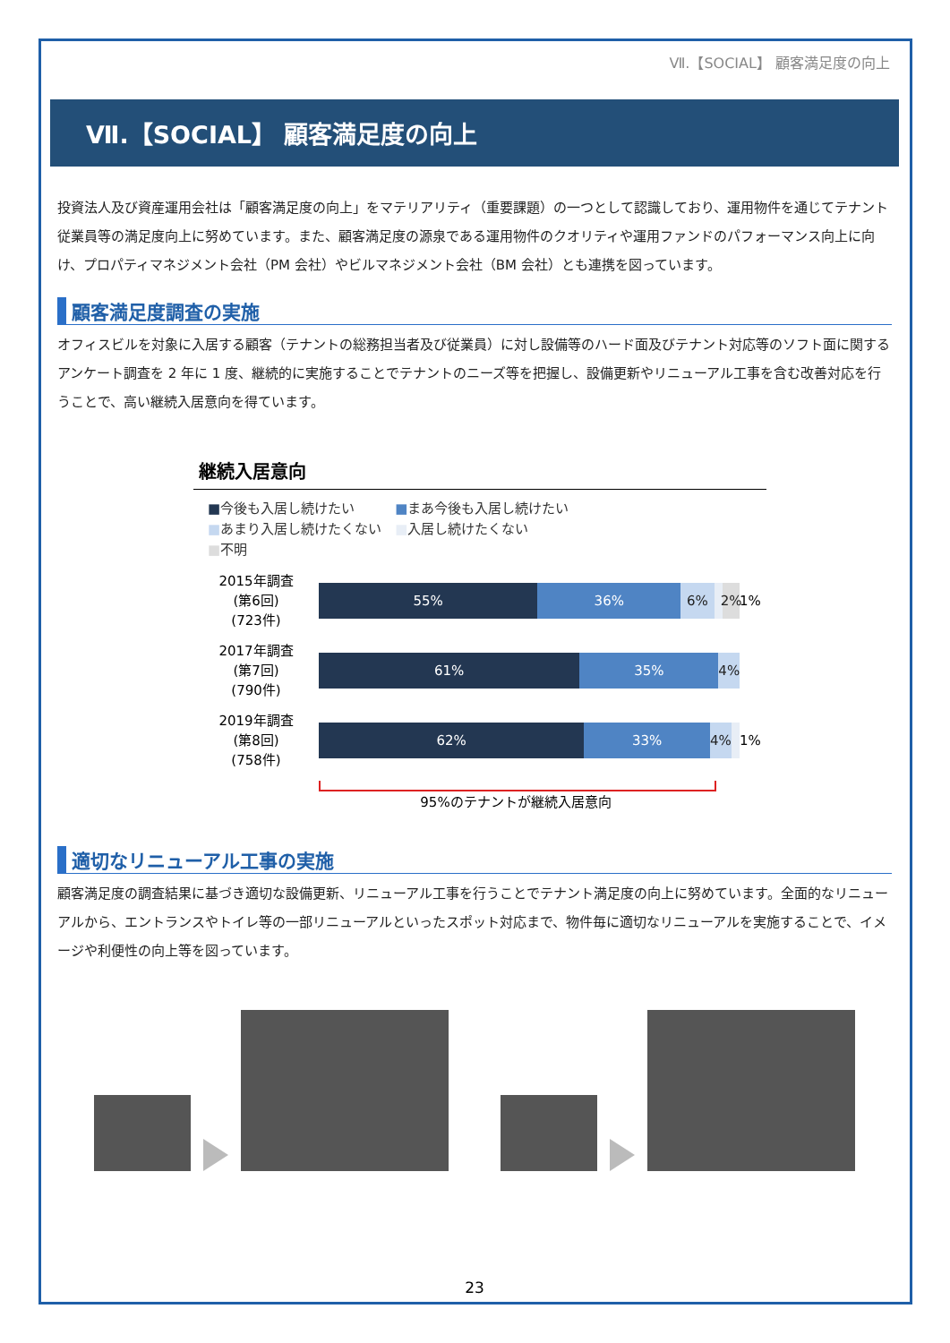Ⅶ.【SOCIAL】 顧客満足度の向上
Ⅶ.【SOCIAL】 顧客満足度の向上
投資法人及び資産運用会社は「顧客満足度の向上」をマテリアリティ（重要課題）の一つとして認識しており、運用物件を通じてテナント従業員等の満足度向上に努めています。また、顧客満足度の源泉である運用物件のクオリティや運用ファンドのパフォーマンス向上に向け、プロパティマネジメント会社（PM 会社）やビルマネジメント会社（BM 会社）とも連携を図っています。
顧客満足度調査の実施
オフィスビルを対象に入居する顧客（テナントの総務担当者及び従業員）に対し設備等のハード面及びテナント対応等のソフト面に関するアンケート調査を 2 年に 1 度、継続的に実施することでテナントのニーズ等を把握し、設備更新やリニューアル工事を含む改善対応を行うことで、高い継続入居意向を得ています。
継続入居意向
■今後も入居し続けたい　　　■まあ今後も入居し続けたい
■あまり入居し続けたくない　■入居し続けたくない
■不明
2015年調査
(第6回)
(723件)
55% 36% 6% 2%
1%
2017年調査
(第7回)
(790件)
61% 35% 4%
2019年調査
(第8回)
(758件)
62% 33% 4%
1%
95%のテナントが継続入居意向
適切なリニューアル工事の実施
顧客満足度の調査結果に基づき適切な設備更新、リニューアル工事を行うことでテナント満足度の向上に努めています。全面的なリニューアルから、エントランスやトイレ等の一部リニューアルといったスポット対応まで、物件毎に適切なリニューアルを実施することで、イメージや利便性の向上等を図っています。
23